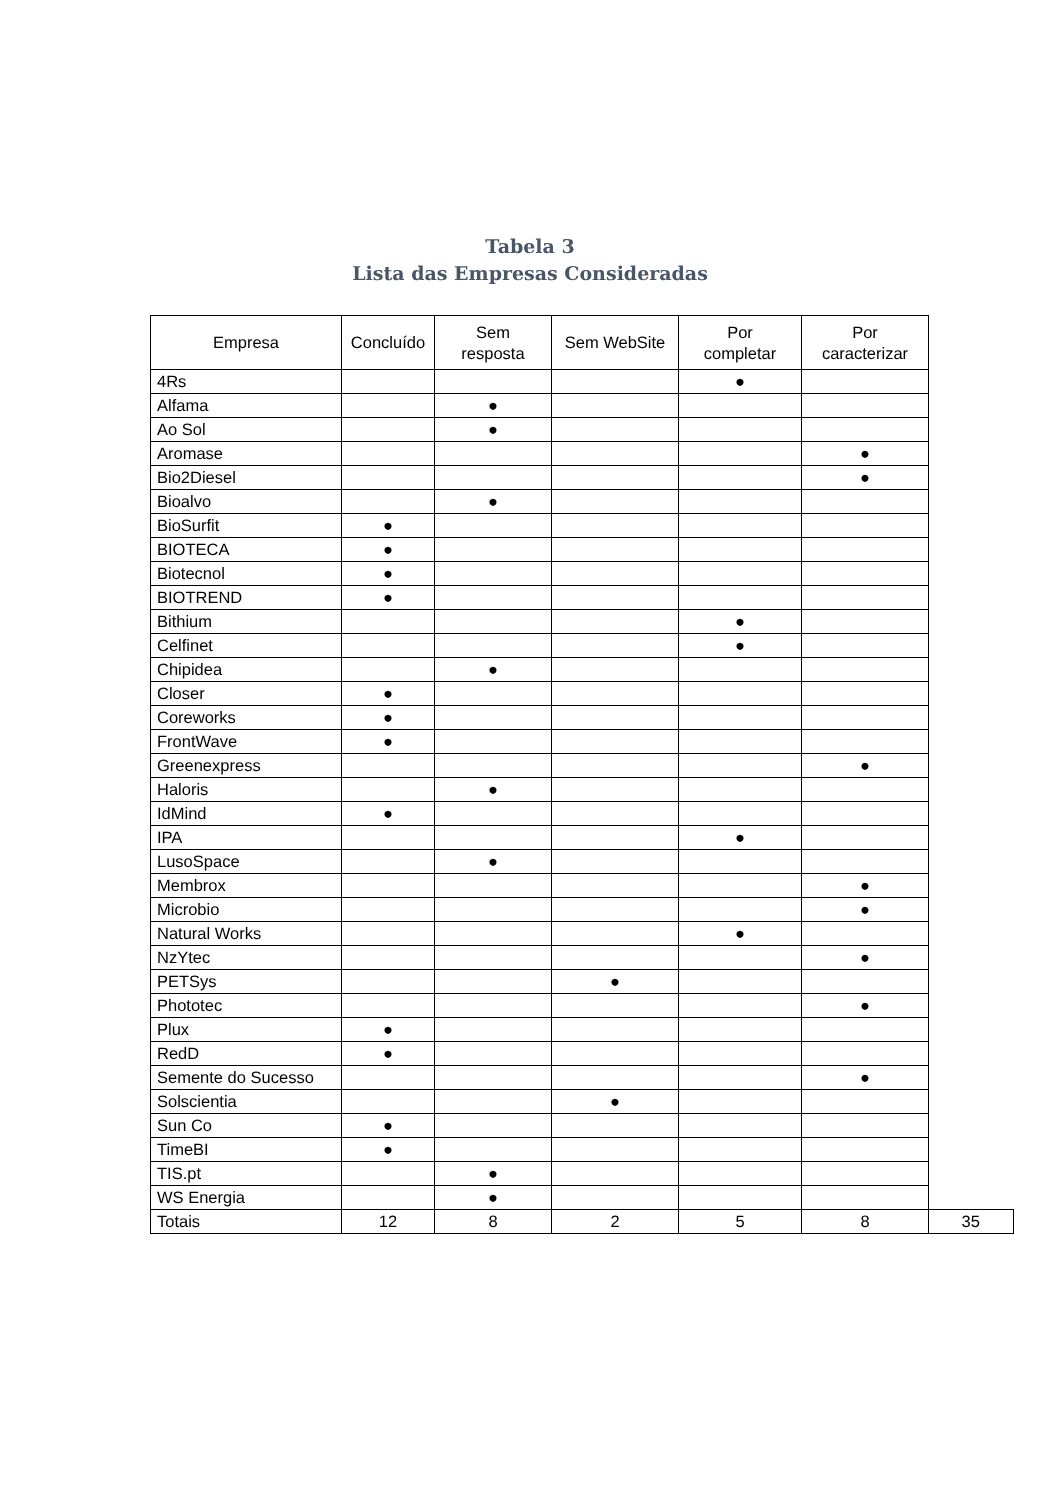Tabela 3
Lista das Empresas Consideradas
| Empresa | Concluído | Sem resposta | Sem WebSite | Por completar | Por caracterizar | |
| --- | --- | --- | --- | --- | --- | --- |
| 4Rs | | | | ● | | |
| Alfama | | ● | | | | |
| Ao Sol | | ● | | | | |
| Aromase | | | | | ● | |
| Bio2Diesel | | | | | ● | |
| Bioalvo | | ● | | | | |
| BioSurfit | ● | | | | | |
| BIOTECA | ● | | | | | |
| Biotecnol | ● | | | | | |
| BIOTREND | ● | | | | | |
| Bithium | | | | ● | | |
| Celfinet | | | | ● | | |
| Chipidea | | ● | | | | |
| Closer | ● | | | | | |
| Coreworks | ● | | | | | |
| FrontWave | ● | | | | | |
| Greenexpress | | | | | ● | |
| Haloris | | ● | | | | |
| IdMind | ● | | | | | |
| IPA | | | | ● | | |
| LusoSpace | | ● | | | | |
| Membrox | | | | | ● | |
| Microbio | | | | | ● | |
| Natural Works | | | | ● | | |
| NzYtec | | | | | ● | |
| PETSys | | | ● | | | |
| Phototec | | | | | ● | |
| Plux | ● | | | | | |
| RedD | ● | | | | | |
| Semente do Sucesso | | | | | ● | |
| Solscientia | | | ● | | | |
| Sun Co | ● | | | | | |
| TimeBI | ● | | | | | |
| TIS.pt | | ● | | | | |
| WS Energia | | ● | | | | |
| Totais | 12 | 8 | 2 | 5 | 8 | 35 |